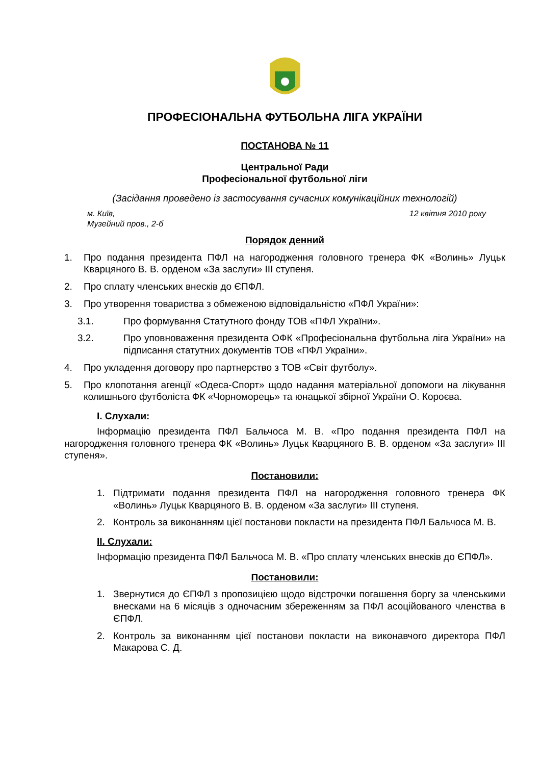ПРОФЕСІОНАЛЬНА ФУТБОЛЬНА ЛІГА УКРАЇНИ
ПОСТАНОВА № 11
Центральної Ради
Професіональної футбольної ліги
(Засідання проведено із застосування сучасних комунікаційних технологій)
м. Київ,
Музейний пров., 2-б 12 квітня 2010 року
Порядок денний
1. Про подання президента ПФЛ на нагородження головного тренера ФК «Волинь» Луцьк Кварцяного В. В. орденом «За заслуги» ІІІ ступеня.
2. Про сплату членських внесків до ЄПФЛ.
3. Про утворення товариства з обмеженою відповідальністю «ПФЛ України»:
3.1. Про формування Статутного фонду ТОВ «ПФЛ України».
3.2. Про уповноваження президента ОФК «Професіональна футбольна ліга України» на підписання статутних документів ТОВ «ПФЛ України».
4. Про укладення договору про партнерство з ТОВ «Світ футболу».
5. Про клопотання агенції «Одеса-Спорт» щодо надання матеріальної допомоги на лікування колишнього футболіста ФК «Чорноморець» та юнацької збірної України О. Короєва.
І. Слухали:
Інформацію президента ПФЛ Бальчоса М. В. «Про подання президента ПФЛ на нагородження головного тренера ФК «Волинь» Луцьк Кварцяного В. В. орденом «За заслуги» ІІІ ступеня».
Постановили:
1. Підтримати подання президента ПФЛ на нагородження головного тренера ФК «Волинь» Луцьк Кварцяного В. В. орденом «За заслуги» ІІІ ступеня.
2. Контроль за виконанням цієї постанови покласти на президента ПФЛ Бальчоса М. В.
ІІ. Слухали:
Інформацію президента ПФЛ Бальчоса М. В. «Про сплату членських внесків до ЄПФЛ».
Постановили:
1. Звернутися до ЄПФЛ з пропозицією щодо відстрочки погашення боргу за членськими внесками на 6 місяців з одночасним збереженням за ПФЛ асоційованого членства в ЄПФЛ.
2. Контроль за виконанням цієї постанови покласти на виконавчого директора ПФЛ Макарова С. Д.